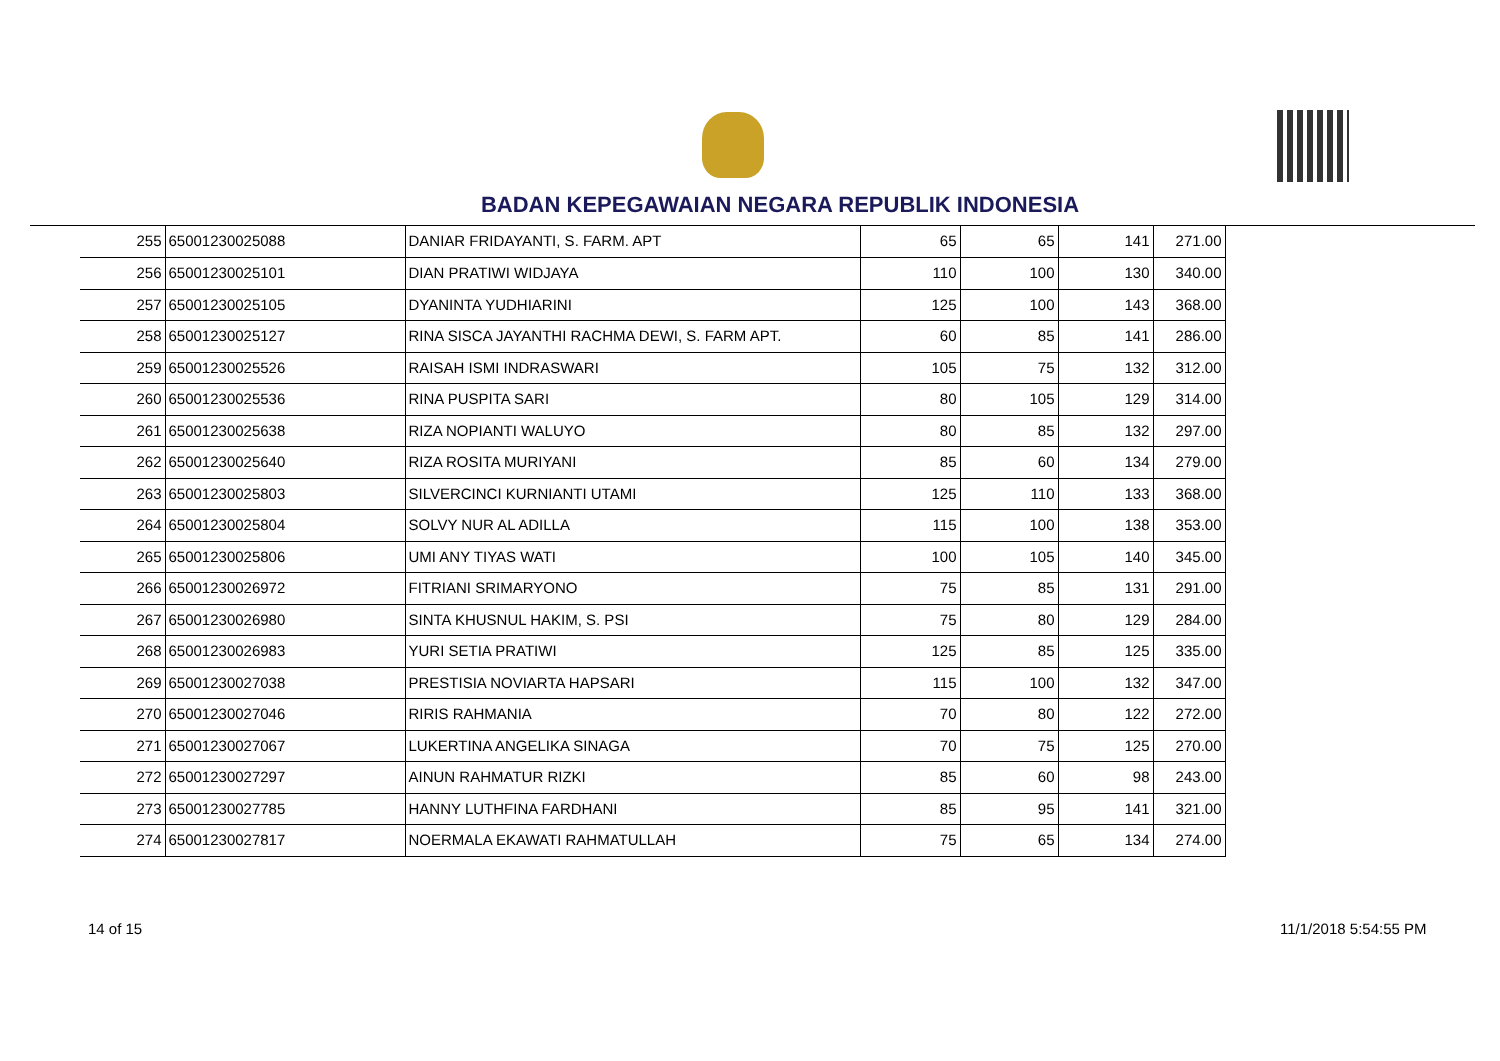BADAN KEPEGAWAIAN NEGARA REPUBLIK INDONESIA
| 255 | 65001230025088 | DANIAR FRIDAYANTI, S. FARM. APT | 65 | 65 | 141 | 271.00 |
| 256 | 65001230025101 | DIAN PRATIWI WIDJAYA | 110 | 100 | 130 | 340.00 |
| 257 | 65001230025105 | DYANINTA YUDHIARINI | 125 | 100 | 143 | 368.00 |
| 258 | 65001230025127 | RINA SISCA JAYANTHI RACHMA DEWI, S. FARM APT. | 60 | 85 | 141 | 286.00 |
| 259 | 65001230025526 | RAISAH ISMI INDRASWARI | 105 | 75 | 132 | 312.00 |
| 260 | 65001230025536 | RINA PUSPITA SARI | 80 | 105 | 129 | 314.00 |
| 261 | 65001230025638 | RIZA NOPIANTI WALUYO | 80 | 85 | 132 | 297.00 |
| 262 | 65001230025640 | RIZA ROSITA MURIYANI | 85 | 60 | 134 | 279.00 |
| 263 | 65001230025803 | SILVERCINCI KURNIANTI UTAMI | 125 | 110 | 133 | 368.00 |
| 264 | 65001230025804 | SOLVY NUR AL ADILLA | 115 | 100 | 138 | 353.00 |
| 265 | 65001230025806 | UMI ANY TIYAS WATI | 100 | 105 | 140 | 345.00 |
| 266 | 65001230026972 | FITRIANI SRIMARYONO | 75 | 85 | 131 | 291.00 |
| 267 | 65001230026980 | SINTA KHUSNUL HAKIM, S. PSI | 75 | 80 | 129 | 284.00 |
| 268 | 65001230026983 | YURI SETIA PRATIWI | 125 | 85 | 125 | 335.00 |
| 269 | 65001230027038 | PRESTISIA NOVIARTA HAPSARI | 115 | 100 | 132 | 347.00 |
| 270 | 65001230027046 | RIRIS RAHMANIA | 70 | 80 | 122 | 272.00 |
| 271 | 65001230027067 | LUKERTINA ANGELIKA SINAGA | 70 | 75 | 125 | 270.00 |
| 272 | 65001230027297 | AINUN RAHMATUR RIZKI | 85 | 60 | 98 | 243.00 |
| 273 | 65001230027785 | HANNY LUTHFINA FARDHANI | 85 | 95 | 141 | 321.00 |
| 274 | 65001230027817 | NOERMALA EKAWATI RAHMATULLAH | 75 | 65 | 134 | 274.00 |
14 of 15 11/1/2018 5:54:55 PM